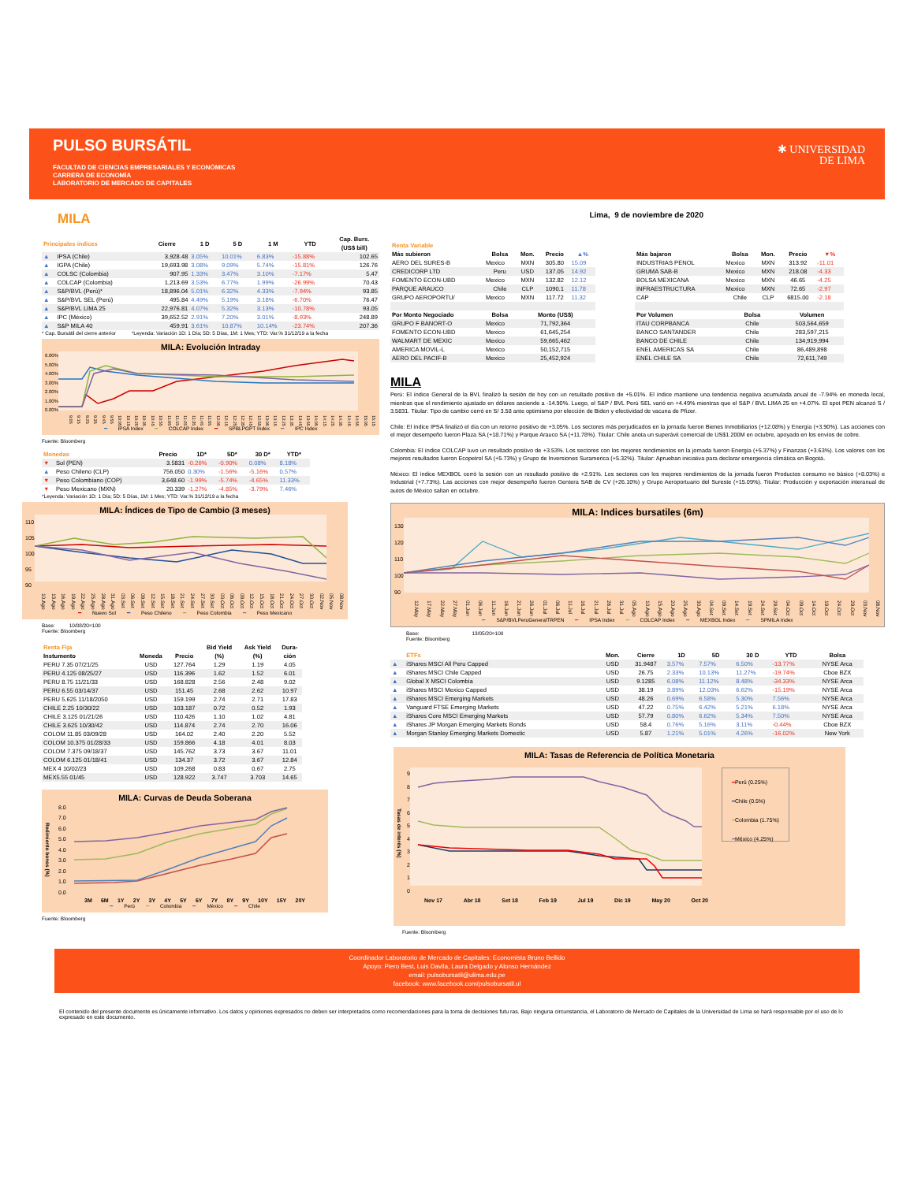PULSO BURSÁTIL
FACULTAD DE CIENCIAS EMPRESARIALES Y ECONÓMICAS
CARRERA DE ECONOMÍA
LABORATORIO DE MERCADO DE CAPITALES
✱ UNIVERSIDAD
DE LIMA
MILA
| Principales índices | | Cierre | 1 D | 5 D | 1 M | YTD | Cap. Burs. (US$ bill) |
| --- | --- | --- | --- | --- | --- | --- | --- |
| ▲ | IPSA (Chile) | 3,928.48 | 3.05% | 10.01% | 6.83% | -15.88% | 102.65 |
| ▲ | IGPA (Chile) | 19,693.98 | 3.08% | 9.09% | 5.74% | -15.81% | 126.76 |
| ▲ | COLSC (Colombia) | 907.95 | 1.33% | 3.47% | 3.10% | -7.17% | 5.47 |
| ▲ | COLCAP (Colombia) | 1,213.69 | 3.53% | 6.77% | 1.99% | -26.99% | 70.43 |
| ▲ | S&P/BVL (Perú)* | 18,896.04 | 5.01% | 6.32% | 4.33% | -7.94% | 93.85 |
| ▲ | S&P/BVL SEL (Perú) | 495.84 | 4.49% | 5.19% | 3.18% | -6.70% | 76.47 |
| ▲ | S&P/BVL LIMA 25 | 22,976.81 | 4.07% | 5.32% | 3.13% | -10.78% | 93.05 |
| ▲ | IPC (México) | 39,652.52 | 2.91% | 7.20% | 3.01% | -8.93% | 248.89 |
| ▲ | S&P MILA 40 | 459.91 | 3.61% | 10.87% | 10.14% | -23.74% | 207.36 |
* Cap. Bursátil del cierre anterior *Leyenda: Variación 1D: 1 Día; 5D: 5 Días, 1M: 1 Mes; YTD: Var.% 31/12/19 a la fecha
MILA: Evolución Intraday
6.00%
5.00%
4.00%
3.00%
2.00%
1.00%
0.00%
9:05 9:15 9:25 9:35 9:45 9:55 10:05 10:15 10:25 10:35 10:45 10:55 11:05 11:15 11:25 11:35 11:45 11:55 12:05 12:15 12:25 12:35 12:45 12:55 13:05 13:15 13:25 13:35 13:45 13:55 14:05 14:15 14:25 14:35 14:45 14:55 15:05 15:15
━ IPSA Index ━ COLCAP Index ━ SPBLPGPT Index ━ IPC Index
Fuente: Bloomberg
| Monedas | | Precio | 1D* | 5D* | 30 D* | YTD* |
| --- | --- | --- | --- | --- | --- | --- |
| ▼ | Sol (PEN) | 3.5831 | -0.26% | -0.90% | 0.08% | 8.18% |
| ▲ | Peso Chileno (CLP) | 756.050 | 0.30% | -1.56% | -5.16% | 0.57% |
| ▼ | Peso Colombiano (COP) | 3,648.60 | -1.99% | -5.74% | -4.65% | 11.33% |
| ▼ | Peso Mexicano (MXN) | 20.339 | -1.27% | -4.85% | -3.79% | 7.46% |
*Leyenda: Variación 1D: 1 Día; 5D: 5 Días, 1M: 1 Mes; YTD: Var.% 31/12/19 a la fecha
MILA: Índices de Tipo de Cambio (3 meses)
110
105
100
95
90
10.Ago 13.Ago 16.Ago 19.Ago 22.Ago 25.Ago 28.Ago 31.Ago 03.Set 06.Set 09.Set 12.Set 15.Set 18.Set 21.Set 24.Set 27.Set 30.Set 03.Oct 06.Oct 09.Oct 12.Oct 15.Oct 18.Oct 21.Oct 24.Oct 27.Oct 30.Oct 02.Nov 05.Nov 08.Nov
━ Nuevo Sol ━ Peso Chileno ━ Peso Colombia ━ Peso Mexicano
Base: 10/08/20=100
Fuente: Bloomberg
| Renta Fija | | | Bid Yield | Ask Yield | Dura- |
| --- | --- | --- | --- | --- | --- |
| Instumento | Moneda | Precio | (%) | (%) | ción |
| PERU 7.35 07/21/25 | USD | 127.764 | 1.29 | 1.19 | 4.05 |
| PERU 4.125 08/25/27 | USD | 116.396 | 1.62 | 1.52 | 6.01 |
| PERU 8.75 11/21/33 | USD | 168.828 | 2.56 | 2.48 | 9.02 |
| PERU 6.55 03/14/37 | USD | 151.45 | 2.68 | 2.62 | 10.97 |
| PERU 5.625 11/18/2050 | USD | 159.199 | 2.74 | 2.71 | 17.83 |
| CHILE 2.25 10/30/22 | USD | 103.187 | 0.72 | 0.52 | 1.93 |
| CHILE 3.125 01/21/26 | USD | 110.426 | 1.10 | 1.02 | 4.81 |
| CHILE 3.625 10/30/42 | USD | 114.874 | 2.74 | 2.70 | 16.06 |
| COLOM 11.85 03/09/28 | USD | 164.02 | 2.40 | 2.20 | 5.52 |
| COLOM 10.375 01/28/33 | USD | 159.866 | 4.18 | 4.01 | 8.03 |
| COLOM 7.375 09/18/37 | USD | 145.762 | 3.73 | 3.67 | 11.01 |
| COLOM 6.125 01/18/41 | USD | 134.37 | 3.72 | 3.67 | 12.84 |
| MEX 4 10/02/23 | USD | 109.268 | 0.83 | 0.67 | 2.75 |
| MEX5.55 01/45 | USD | 128.922 | 3.747 | 3.703 | 14.65 |
MILA: Curvas de Deuda Soberana
Redimiento bonos (%)
8.0
7.0
6.0
5.0
4.0
3.0
2.0
1.0
0.0
3M 6M 1Y 2Y 3Y 4Y 5Y 6Y 7Y 8Y 9Y 10Y 15Y 20Y
━ Perú ━ Colombia ━ México ━ Chile
Fuente: Bloomberg
Lima, 9 de noviembre de 2020
| Renta Variable | | | | |
| --- | --- | --- | --- | --- |
| Más subieron | Bolsa | Mon. | Precio | ▲% |
| AERO DEL SURES-B | Mexico | MXN | 305.80 | 15.09 |
| CREDICORP LTD | Peru | USD | 137.05 | 14.92 |
| FOMENTO ECON-UBD | Mexico | MXN | 132.82 | 12.12 |
| PARQUE ARAUCO | Chile | CLP | 1090.1 | 11.78 |
| GRUPO AEROPORTU/ | Mexico | MXN | 117.72 | 11.32 |
| Por Monto Negociado | Bolsa | Monto (US$) | | |
| GRUPO F BANORT-O | Mexico | 71,792,364 | | |
| FOMENTO ECON-UBD | Mexico | 61,645,254 | | |
| WALMART DE MEXIC | Mexico | 59,665,462 | | |
| AMERICA MOVIL-L | Mexico | 50,152,715 | | |
| AERO DEL PACIF-B | Mexico | 25,452,924 | | |
| Más bajaron | Bolsa | Mon. | Precio | ▼% |
| --- | --- | --- | --- | --- |
| INDUSTRIAS PENOL | Mexico | MXN | 313.92 | -11.01 |
| GRUMA SAB-B | Mexico | MXN | 218.08 | -4.33 |
| BOLSA MEXICANA | Mexico | MXN | 46.65 | -4.25 |
| INFRAESTRUCTURA | Mexico | MXN | 72.65 | -2.97 |
| CAP | Chile | CLP | 6815.00 | -2.18 |
| Por Volumen | Bolsa | | Volumen | |
| ITAU CORPBANCA | Chile | | 503,564,659 | |
| BANCO SANTANDER | Chile | | 283,597,215 | |
| BANCO DE CHILE | Chile | | 134,919,994 | |
| ENEL AMERICAS SA | Chile | | 86,489,898 | |
| ENEL CHILE SA | Chile | | 72,611,749 | |
MILA
Perú: El índice General de la BVL finalizó la sesión de hoy con un resultado positivo de +5.01%. El índice mantiene una tendencia negativa acumulada anual de -7.94% en moneda local, mientras que el rendimiento ajustado en dólares asciende a -14.90%. Luego, el S&P / BVL Perú SEL varió en +4.49% mientras que el S&P / BVL LIMA 25 en +4.07%. El spot PEN alcanzó S / 3.5831. Titular: Tipo de cambio cerró en S/ 3.58 ante optimismo por elección de Biden y efectividad de vacuna de Pfizer.
Chile: El índice IPSA finalizó el día con un retorno positivo de +3.05%. Los sectores más perjudicados en la jornada fueron Bienes Inmobiliarios (+12.08%) y Energía (+3.90%). Las acciones con el mejor desempeño fueron Plaza SA (+18.71%) y Parque Arauco SA (+11.78%). Titular: Chile anota un superávit comercial de US$1.200M en octubre, apoyado en los envíos de cobre.
Colombia: El índice COLCAP tuvo un resultado positivo de +3.53%. Los sectores con los mejores rendimientos en la jornada fueron Energía (+5.37%) y Finanzas (+3.63%). Los valores con los mejores resultados fueron Ecopetrol SA (+5.73%) y Grupo de Inversiones Suramerica (+5.32%). Titular: Aprueban iniciativa para declarar emergencia climática en Bogotá.
México: El índice MEXBOL cerró la sesión con un resultado positivo de +2.91%. Los sectores con los mejores rendimientos de la jornada fueron Productos consumo no básico (+8.03%) e Industrial (+7.73%). Las acciones con mejor desempeño fueron Gentera SAB de CV (+26.10%) y Grupo Aeroportuario del Sureste (+15.09%). Titular: Producción y exportación interanual de autos de México saltan en octubre.
MILA: Indices bursatiles (6m)
130
120
110
100
90
12.May 17.May 22.May 27.May 01.Jun 06.Jun 11.Jun 16.Jun 21.Jun 26.Jun 01.Jul 06.Jul 11.Jul 16.Jul 21.Jul 26.Jul 31.Jul 05.Ago 10.Ago 15.Ago 20.Ago 25.Ago 30.Ago 04.Set 09.Set 14.Set 19.Set 24.Set 29.Set 04.Oct 09.Oct 14.Oct 19.Oct 24.Oct 29.Oct 03.Nov 08.Nov
━ S&P/BVLPeruGeneralTRPEN ━ IPSA Index ━ COLCAP Index ━ MEXBOL Index ━ SPMILA Index
Base: 13/05/20=100
Fuente: Bloomberg
| | ETFs | Mon. | Cierre | 1D | 5D | 30 D | YTD | Bolsa |
| --- | --- | --- | --- | --- | --- | --- | --- | --- |
| ▲ | iShares MSCI All Peru Capped | USD | 31.9487 | 3.57% | 7.57% | 6.50% | -13.77% | NYSE Arca |
| ▲ | iShares MSCI Chile Capped | USD | 26.75 | 2.33% | 10.13% | 11.27% | -19.74% | Cboe BZX |
| ▲ | Global X MSCI Colombia | USD | 9.1285 | 6.08% | 11.12% | 8.48% | -34.33% | NYSE Arca |
| ▲ | iShares MSCI Mexico Capped | USD | 38.19 | 3.89% | 12.03% | 6.62% | -15.19% | NYSE Arca |
| ▲ | iShares MSCI Emerging Markets | USD | 48.26 | 0.69% | 6.58% | 5.30% | 7.56% | NYSE Arca |
| ▲ | Vanguard FTSE Emerging Markets | USD | 47.22 | 0.75% | 6.42% | 5.21% | 6.18% | NYSE Arca |
| ▲ | iShares Core MSCI Emerging Markets | USD | 57.79 | 0.80% | 6.62% | 5.34% | 7.50% | NYSE Arca |
| ▲ | iShares JP Morgan Emerging Markets Bonds | USD | 58.4 | 0.76% | 5.16% | 3.11% | -0.44% | Cboe BZX |
| ▲ | Morgan Stanley Emerging Markets Domestic | USD | 5.87 | 1.21% | 5.01% | 4.26% | -16.02% | New York |
MILA: Tasas de Referencia de Política Monetaria
Tasas de interés (%)
9
8
7
6
5
4
3
2
1
0
━Perú (0.25%)
━Chile (0.5%)
━Colombia (1.75%)
━México (4.25%)
Nov 17 Abr 18 Set 18 Feb 19 Jul 19 Dic 19 May 20 Oct 20
Fuente: Bloomberg
Coordinador Laboratorio de Mercado de Capitales: Economista Bruno Bellido
Apoyo: Piero Best, Luis Davila, Laura Delgado y Alonso Hernández
email: pulsobursatil@ulima.edu.pe
facebook: www.facebook.com/pulsobursatil.ul
El contenido del presente documente es únicamente informativo. Los datos y opiniones expresados no deben ser interpretados como recomendaciones para la toma de decisiones futu ras. Bajo ninguna circunstancia, el Laboratorio de Mercado de Capitales de la Universidad de Lima se hará responsable por el uso de lo expresado en este documento.